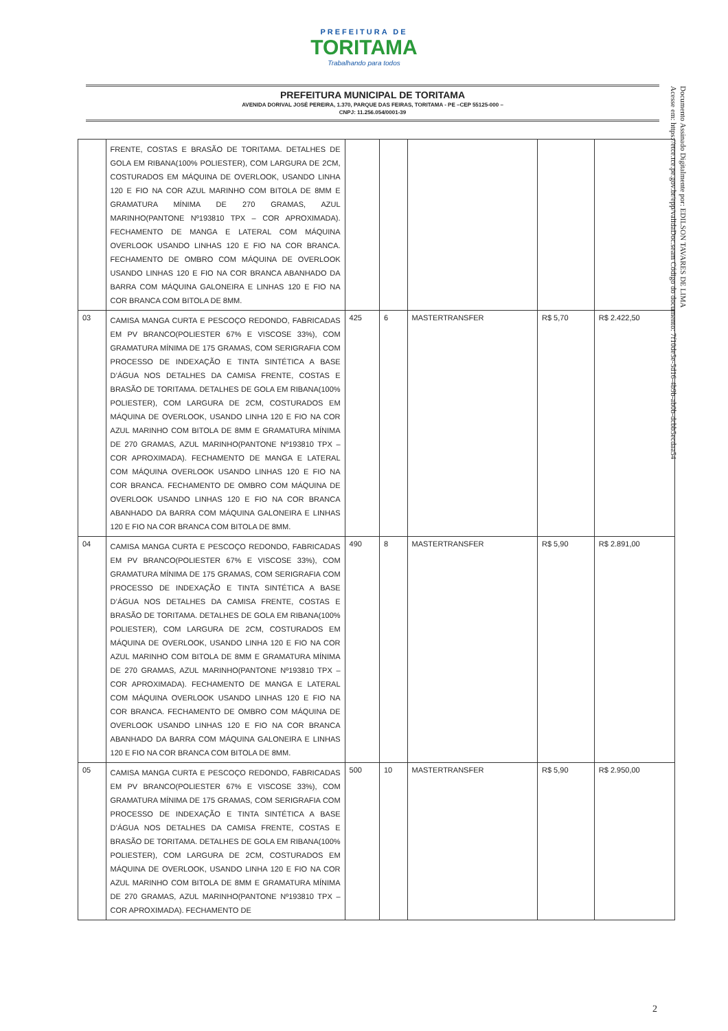PREFEITURA DE
TORITAMA
Trabalhando para todos
PREFEITURA MUNICIPAL DE TORITAMA
AVENIDA DORIVAL JOSÉ PEREIRA, 1.370, PARQUE DAS FEIRAS, TORITAMA - PE –CEP 55125-000 –
CNPJ: 11.256.054/0001-39
Documento Assinado Digitalmente por: EDILSON TAVARES DE LIMA
Acesse em: https://etce.tce.pe.gov.br/epp/validaDoc.seam Código do documento: 7f10de5e-5d16-4b9b-ab0b-dcbb5ecdaa54
| | FRENTE, COSTAS E BRASÃO DE TORITAMA. DETALHES DE GOLA EM RIBANA(100% POLIESTER), COM LARGURA DE 2CM, COSTURADOS EM MÁQUINA DE OVERLOOK, USANDO LINHA 120 E FIO NA COR AZUL MARINHO COM BITOLA DE 8MM E GRAMATURA MÍNIMA DE 270 GRAMAS, AZUL MARINHO(PANTONE Nº193810 TPX – COR APROXIMADA). FECHAMENTO DE MANGA E LATERAL COM MÁQUINA OVERLOOK USANDO LINHAS 120 E FIO NA COR BRANCA. FECHAMENTO DE OMBRO COM MÁQUINA DE OVERLOOK USANDO LINHAS 120 E FIO NA COR BRANCA ABANHADO DA BARRA COM MÁQUINA GALONEIRA E LINHAS 120 E FIO NA COR BRANCA COM BITOLA DE 8MM. | | | | | |
| 03 | CAMISA MANGA CURTA E PESCOÇO REDONDO, FABRICADAS EM PV BRANCO(POLIESTER 67% E VISCOSE 33%), COM GRAMATURA MÍNIMA DE 175 GRAMAS, COM SERIGRAFIA COM PROCESSO DE INDEXAÇÃO E TINTA SINTÉTICA A BASE D’ÁGUA NOS DETALHES DA CAMISA FRENTE, COSTAS E BRASÃO DE TORITAMA. DETALHES DE GOLA EM RIBANA(100% POLIESTER), COM LARGURA DE 2CM, COSTURADOS EM MÁQUINA DE OVERLOOK, USANDO LINHA 120 E FIO NA COR AZUL MARINHO COM BITOLA DE 8MM E GRAMATURA MÍNIMA DE 270 GRAMAS, AZUL MARINHO(PANTONE Nº193810 TPX – COR APROXIMADA). FECHAMENTO DE MANGA E LATERAL COM MÁQUINA OVERLOOK USANDO LINHAS 120 E FIO NA COR BRANCA. FECHAMENTO DE OMBRO COM MÁQUINA DE OVERLOOK USANDO LINHAS 120 E FIO NA COR BRANCA ABANHADO DA BARRA COM MÁQUINA GALONEIRA E LINHAS 120 E FIO NA COR BRANCA COM BITOLA DE 8MM. | 425 | 6 | MASTERTRANSFER | R$ 5,70 | R$ 2.422,50 |
| 04 | CAMISA MANGA CURTA E PESCOÇO REDONDO, FABRICADAS EM PV BRANCO(POLIESTER 67% E VISCOSE 33%), COM GRAMATURA MÍNIMA DE 175 GRAMAS, COM SERIGRAFIA COM PROCESSO DE INDEXAÇÃO E TINTA SINTÉTICA A BASE D’ÁGUA NOS DETALHES DA CAMISA FRENTE, COSTAS E BRASÃO DE TORITAMA. DETALHES DE GOLA EM RIBANA(100% POLIESTER), COM LARGURA DE 2CM, COSTURADOS EM MÁQUINA DE OVERLOOK, USANDO LINHA 120 E FIO NA COR AZUL MARINHO COM BITOLA DE 8MM E GRAMATURA MÍNIMA DE 270 GRAMAS, AZUL MARINHO(PANTONE Nº193810 TPX – COR APROXIMADA). FECHAMENTO DE MANGA E LATERAL COM MÁQUINA OVERLOOK USANDO LINHAS 120 E FIO NA COR BRANCA. FECHAMENTO DE OMBRO COM MÁQUINA DE OVERLOOK USANDO LINHAS 120 E FIO NA COR BRANCA ABANHADO DA BARRA COM MÁQUINA GALONEIRA E LINHAS 120 E FIO NA COR BRANCA COM BITOLA DE 8MM. | 490 | 8 | MASTERTRANSFER | R$ 5,90 | R$ 2.891,00 |
| 05 | CAMISA MANGA CURTA E PESCOÇO REDONDO, FABRICADAS EM PV BRANCO(POLIESTER 67% E VISCOSE 33%), COM GRAMATURA MÍNIMA DE 175 GRAMAS, COM SERIGRAFIA COM PROCESSO DE INDEXAÇÃO E TINTA SINTÉTICA A BASE D’ÁGUA NOS DETALHES DA CAMISA FRENTE, COSTAS E BRASÃO DE TORITAMA. DETALHES DE GOLA EM RIBANA(100% POLIESTER), COM LARGURA DE 2CM, COSTURADOS EM MÁQUINA DE OVERLOOK, USANDO LINHA 120 E FIO NA COR AZUL MARINHO COM BITOLA DE 8MM E GRAMATURA MÍNIMA DE 270 GRAMAS, AZUL MARINHO(PANTONE Nº193810 TPX – COR APROXIMADA). FECHAMENTO DE | 500 | 10 | MASTERTRANSFER | R$ 5,90 | R$ 2.950,00 |
2